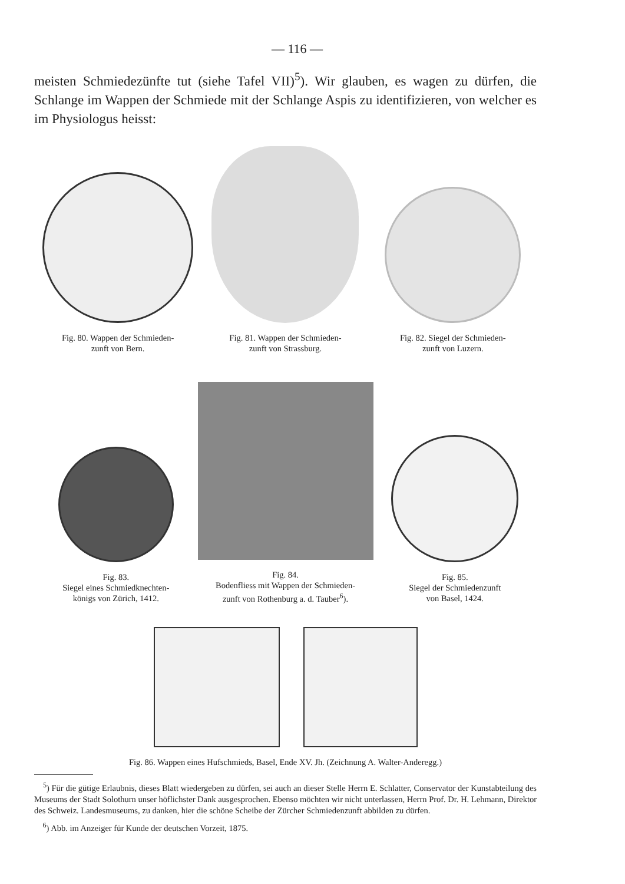— 116 —
meisten Schmiedezünfte tut (siehe Tafel VII)<sup>5</sup>). Wir glauben, es wagen zu dürfen, die Schlange im Wappen der Schmiede mit der Schlange Aspis zu identifizieren, von welcher es im Physiologus heisst:
Fig. 80. Wappen der Schmieden-
zunft von Bern.
Fig. 81. Wappen der Schmieden-
zunft von Strassburg.
Fig. 82. Siegel der Schmieden-
zunft von Luzern.
Fig. 83.
Siegel eines Schmiedknechten-
königs von Zürich, 1412.
Fig. 84.
Bodenfliess mit Wappen der Schmieden-
zunft von Rothenburg a. d. Tauber<sup>6</sup>).
Fig. 85.
Siegel der Schmiedenzunft
von Basel, 1424.
Fig. 86. Wappen eines Hufschmieds, Basel, Ende XV. Jh. (Zeichnung A. Walter-Anderegg.)
<sup>5</sup>) Für die gütige Erlaubnis, dieses Blatt wiedergeben zu dürfen, sei auch an dieser Stelle Herrn E. Schlatter, Conservator der Kunstabteilung des Museums der Stadt Solothurn unser höflichster Dank ausgesprochen. Ebenso möchten wir nicht unterlassen, Herrn Prof. Dr. H. Lehmann, Direktor des Schweiz. Landesmuseums, zu danken, hier die schöne Scheibe der Zürcher Schmiedenzunft abbilden zu dürfen.
<sup>6</sup>) Abb. im Anzeiger für Kunde der deutschen Vorzeit, 1875.